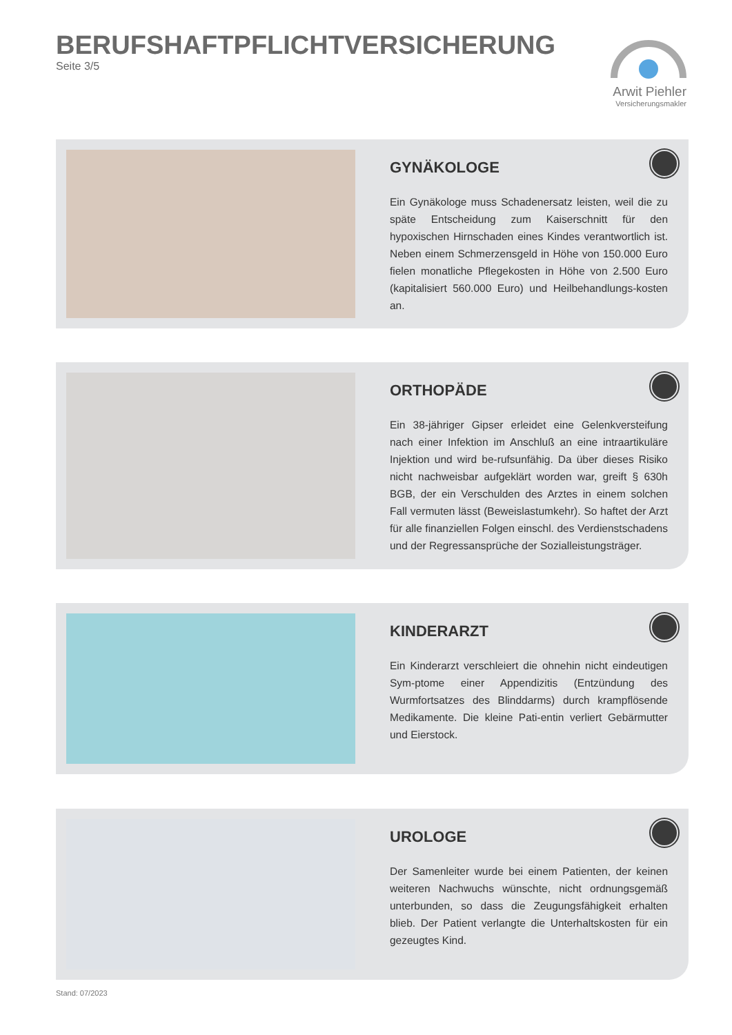BERUFSHAFTPFLICHTVERSICHERUNG
Seite 3/5
Arwit Piehler
Versicherungsmakler
GYNÄKOLOGE
Ein Gynäkologe muss Schadenersatz leisten, weil die zu späte Entscheidung zum Kaiserschnitt für den hypoxischen Hirnschaden eines Kindes verantwortlich ist. Neben einem Schmerzensgeld in Höhe von 150.000 Euro fielen monatliche Pflegekosten in Höhe von 2.500 Euro (kapitalisiert 560.000 Euro) und Heilbehandlungs-kosten an.
ORTHOPÄDE
Ein 38-jähriger Gipser erleidet eine Gelenkversteifung nach einer Infektion im Anschluß an eine intraartikuläre Injektion und wird be-rufsunfähig. Da über dieses Risiko nicht nachweisbar aufgeklärt worden war, greift § 630h BGB, der ein Verschulden des Arztes in einem solchen Fall vermuten lässt (Beweislastumkehr). So haftet der Arzt für alle finanziellen Folgen einschl. des Verdienstschadens und der Regressansprüche der Sozialleistungsträger.
KINDERARZT
Ein Kinderarzt verschleiert die ohnehin nicht eindeutigen Sym-ptome einer Appendizitis (Entzündung des Wurmfortsatzes des Blinddarms) durch krampflösende Medikamente. Die kleine Pati-entin verliert Gebärmutter und Eierstock.
UROLOGE
Der Samenleiter wurde bei einem Patienten, der keinen weiteren Nachwuchs wünschte, nicht ordnungsgemäß unterbunden, so dass die Zeugungsfähigkeit erhalten blieb. Der Patient verlangte die Unterhaltskosten für ein gezeugtes Kind.
Stand: 07/2023